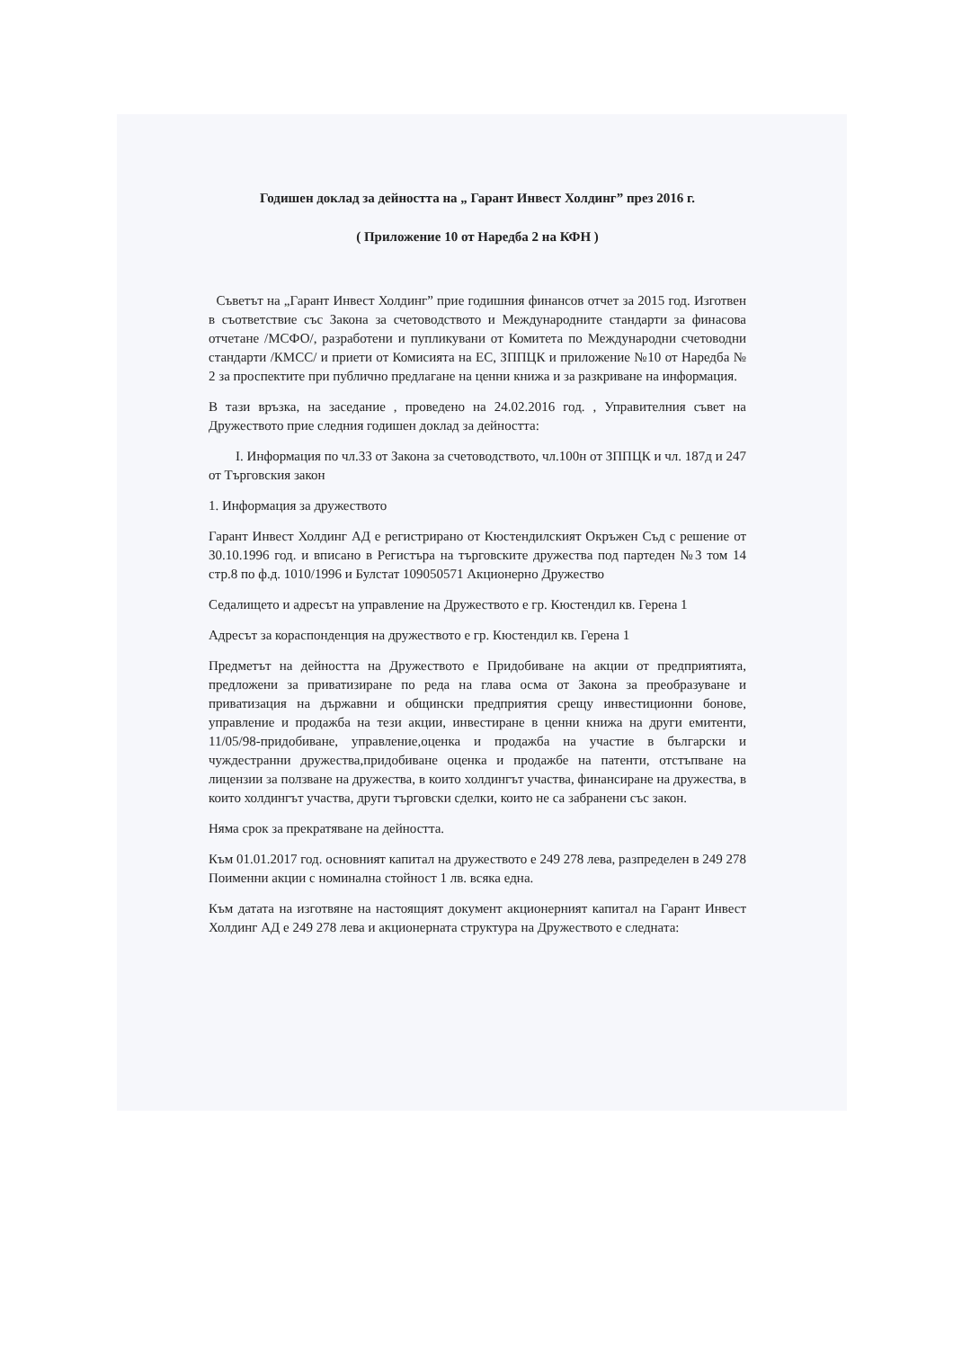Годишен доклад за дейността на „ Гарант Инвест Холдинг” през 2016 г.
( Приложение 10 от Наредба 2 на КФН )
Съветът на „Гарант Инвест Холдинг” прие годишния финансов отчет за 2015 год. Изготвен в съответствие със Закона за счетоводството и Международните стандарти за финасова отчетане /МСФО/, разработени и пупликувани от Комитета по Международни счетоводни стандарти /КМСС/ и приети от Комисията на ЕС, ЗППЦК и приложение №10 от Наредба № 2 за проспектите при публично предлагане на ценни книжа и за разкриване на информация.
В тази връзка, на заседание , проведено на 24.02.2016 год. , Управителния съвет на Дружеството прие следния годишен доклад за дейността:
I. Информация по чл.33 от Закона за счетоводството, чл.100н от ЗППЦК и чл. 187д и 247 от Търговския закон
1. Информация за дружеството
Гарант Инвест Холдинг АД е регистрирано от Кюстендилският Окръжен Съд с решение от 30.10.1996 год. и вписано в Регистъра на търговските дружества под партеден №3 том 14 стр.8 по ф.д. 1010/1996 и Булстат 109050571 Акционерно Дружество
Седалището и адресът на управление на Дружеството е гр. Кюстендил кв. Герена 1
Адресът за кораспонденция на дружеството е гр. Кюстендил кв. Герена 1
Предметът на дейността на Дружеството е Придобиване на акции от предприятията, предложени за приватизиране по реда на глава осма от Закона за преобразуване и приватизация на държавни и общински предприятия срещу инвестиционни бонове, управление и продажба на тези акции, инвестиране в ценни книжа на други емитенти, 11/05/98-придобиване, управление,оценка и продажба на участие в български и чуждестранни дружества,придобиване оценка и продажбе на патенти, отстъпване на лицензии за ползване на дружества, в които холдингът участва, финансиране на дружества, в които холдингът участва, други търговски сделки, които не са забранени със закон.
Няма срок за прекратяване на дейността.
Към 01.01.2017 год. основният капитал на дружеството е 249 278 лева, разпределен в 249 278 Поименни акции с номинална стойност 1 лв. всяка една.
Към датата на изготвяне на настоящият документ акционерният капитал на Гарант Инвест Холдинг АД е 249 278 лева и акционерната структура на Дружеството е следната: